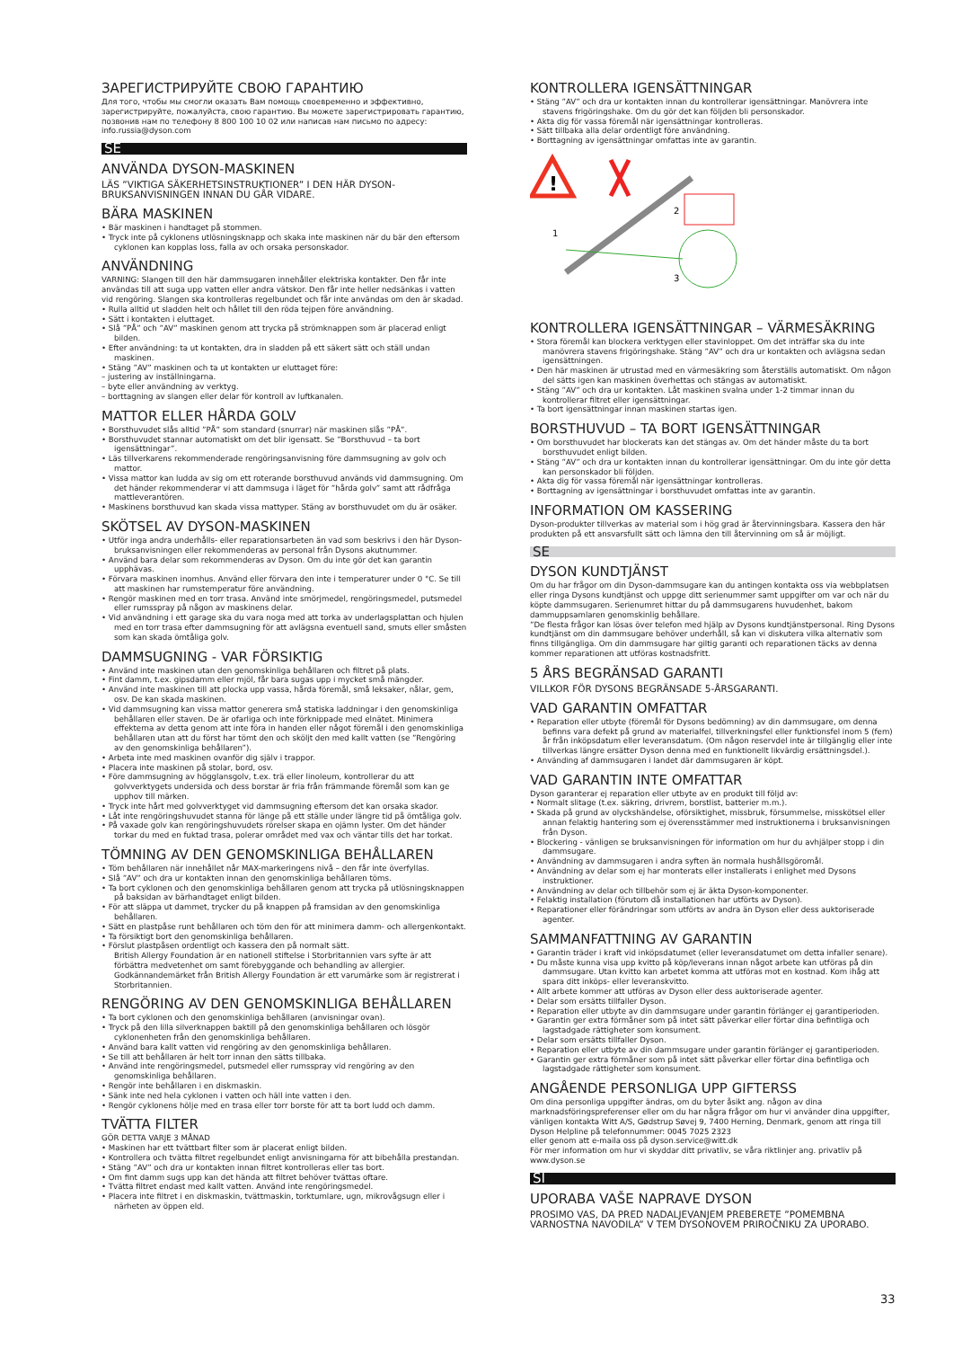ЗАРЕГИСТРИРУЙТЕ СВОЮ ГАРАНТИЮ
Для того, чтобы мы смогли оказать Вам помощь своевременно и эффективно, зарегистрируйте, пожалуйста, свою гарантию. Вы можете зарегистрировать гарантию, позвонив нам по телефону 8 800 100 10 02 или написав нам письмо по адресу: info.russia@dyson.com
SE
ANVÄNDA DYSON-MASKINEN
LÄS ”VIKTIGA SÄKERHETSINSTRUKTIONER” I DEN HÄR DYSON-BRUKSANVISNINGEN INNAN DU GÅR VIDARE.
BÄRA MASKINEN
• Bär maskinen i handtaget på stommen.
• Tryck inte på cyklonens utlösningsknapp och skaka inte maskinen när du bär den eftersom cyklonen kan kopplas loss, falla av och orsaka personskador.
ANVÄNDNING
VARNING: Slangen till den här dammsugaren innehåller elektriska kontakter. Den får inte användas till att suga upp vatten eller andra vätskor. Den får inte heller nedsänkas i vatten vid rengöring. Slangen ska kontrolleras regelbundet och får inte användas om den är skadad.
• Rulla alltid ut sladden helt och hållet till den röda tejpen före användning.
• Sätt i kontakten i eluttaget.
• Slå ”PÅ” och ”AV” maskinen genom att trycka på strömknappen som är placerad enligt bilden.
• Efter användning: ta ut kontakten, dra in sladden på ett säkert sätt och ställ undan maskinen.
• Stäng ”AV” maskinen och ta ut kontakten ur eluttaget före:
– justering av inställningarna.
– byte eller användning av verktyg.
– borttagning av slangen eller delar för kontroll av luftkanalen.
MATTOR ELLER HÅRDA GOLV
• Borsthuvudet slås alltid ”PÅ” som standard (snurrar) när maskinen slås ”PÅ”.
• Borsthuvudet stannar automatiskt om det blir igensatt. Se ”Borsthuvud – ta bort igensättningar”.
• Läs tillverkarens rekommenderade rengöringsanvisning före dammsugning av golv och mattor.
• Vissa mattor kan ludda av sig om ett roterande borsthuvud används vid dammsugning. Om det händer rekommenderar vi att dammsuga i läget för ”hårda golv” samt att rådfråga mattleverantören.
• Maskinens borsthuvud kan skada vissa mattyper. Stäng av borsthuvudet om du är osäker.
SKÖTSEL AV DYSON-MASKINEN
• Utför inga andra underhålls- eller reparationsarbeten än vad som beskrivs i den här Dyson-bruksanvisningen eller rekommenderas av personal från Dysons akutnummer.
• Använd bara delar som rekommenderas av Dyson. Om du inte gör det kan garantin upphävas.
• Förvara maskinen inomhus. Använd eller förvara den inte i temperaturer under 0 °C. Se till att maskinen har rumstemperatur före användning.
• Rengör maskinen med en torr trasa. Använd inte smörjmedel, rengöringsmedel, putsmedel eller rumsspray på någon av maskinens delar.
• Vid användning i ett garage ska du vara noga med att torka av underlagsplattan och hjulen med en torr trasa efter dammsugning för att avlägsna eventuell sand, smuts eller småsten som kan skada ömtåliga golv.
DAMMSUGNING - VAR FÖRSIKTIG
• Använd inte maskinen utan den genomskinliga behållaren och filtret på plats.
• Fint damm, t.ex. gipsdamm eller mjöl, får bara sugas upp i mycket små mängder.
• Använd inte maskinen till att plocka upp vassa, hårda föremål, små leksaker, nålar, gem, osv. De kan skada maskinen.
• Vid dammsugning kan vissa mattor generera små statiska laddningar i den genomskinliga behållaren eller staven. De är ofarliga och inte förknippade med elnätet. Minimera effekterna av detta genom att inte föra in handen eller något föremål i den genomskinliga behållaren utan att du först har tömt den och sköljt den med kallt vatten (se ”Rengöring av den genomskinliga behållaren”).
• Arbeta inte med maskinen ovanför dig själv i trappor.
• Placera inte maskinen på stolar, bord, osv.
• Före dammsugning av högglansgolv, t.ex. trä eller linoleum, kontrollerar du att golvverktygets undersida och dess borstar är fria från främmande föremål som kan ge upphov till märken.
• Tryck inte hårt med golvverktyget vid dammsugning eftersom det kan orsaka skador.
• Låt inte rengöringshuvudet stanna för länge på ett ställe under längre tid på ömtåliga golv.
• På vaxade golv kan rengöringshuvudets rörelser skapa en ojämn lyster. Om det händer torkar du med en fuktad trasa, polerar området med vax och väntar tills det har torkat.
TÖMNING AV DEN GENOMSKINLIGA BEHÅLLAREN
• Töm behållaren när innehållet når MAX-markeringens nivå – den får inte överfyllas.
• Slå ”AV” och dra ur kontakten innan den genomskinliga behållaren töms.
• Ta bort cyklonen och den genomskinliga behållaren genom att trycka på utlösningsknappen på baksidan av bärhandtaget enligt bilden.
• För att släppa ut dammet, trycker du på knappen på framsidan av den genomskinliga behållaren.
• Sätt en plastpåse runt behållaren och töm den för att minimera damm- och allergenkontakt.
• Ta försiktigt bort den genomskinliga behållaren.
• Förslut plastpåsen ordentligt och kassera den på normalt sätt.
British Allergy Foundation är en nationell stiftelse i Storbritannien vars syfte är att förbättra medvetenhet om samt förebyggande och behandling av allergier. Godkännandemärket från British Allergy Foundation är ett varumärke som är registrerat i Storbritannien.
RENGÖRING AV DEN GENOMSKINLIGA BEHÅLLAREN
• Ta bort cyklonen och den genomskinliga behållaren (anvisningar ovan).
• Tryck på den lilla silverknappen baktill på den genomskinliga behållaren och lösgör cyklonenheten från den genomskinliga behållaren.
• Använd bara kallt vatten vid rengöring av den genomskinliga behållaren.
• Se till att behållaren är helt torr innan den sätts tillbaka.
• Använd inte rengöringsmedel, putsmedel eller rumsspray vid rengöring av den genomskinliga behållaren.
• Rengör inte behållaren i en diskmaskin.
• Sänk inte ned hela cyklonen i vatten och häll inte vatten i den.
• Rengör cyklonens hölje med en trasa eller torr borste för att ta bort ludd och damm.
TVÄTTA FILTER
GÖR DETTA VARJE 3 MÅNAD
• Maskinen har ett tvättbart filter som är placerat enligt bilden.
• Kontrollera och tvätta filtret regelbundet enligt anvisningarna för att bibehålla prestandan.
• Stäng ”AV” och dra ur kontakten innan filtret kontrolleras eller tas bort.
• Om fint damm sugs upp kan det hända att filtret behöver tvättas oftare.
• Tvätta filtret endast med kallt vatten. Använd inte rengöringsmedel.
• Placera inte filtret i en diskmaskin, tvättmaskin, torktumlare, ugn, mikrovågsugn eller i närheten av öppen eld.
KONTROLLERA IGENSÄTTNINGAR
• Stäng ”AV” och dra ur kontakten innan du kontrollerar igensättningar. Manövrera inte stavens frigöringshake. Om du gör det kan följden bli personskador.
• Akta dig för vassa föremål när igensättningar kontrolleras.
• Sätt tillbaka alla delar ordentligt före användning.
• Borttagning av igensättningar omfattas inte av garantin.
!
1
2
3
KONTROLLERA IGENSÄTTNINGAR – VÄRMESÄKRING
• Stora föremål kan blockera verktygen eller stavinloppet. Om det inträffar ska du inte manövrera stavens frigöringshake. Stäng ”AV” och dra ur kontakten och avlägsna sedan igensättningen.
• Den här maskinen är utrustad med en värmesäkring som återställs automatiskt. Om någon del sätts igen kan maskinen överhettas och stängas av automatiskt.
• Stäng ”AV” och dra ur kontakten. Låt maskinen svalna under 1-2 timmar innan du kontrollerar filtret eller igensättningar.
• Ta bort igensättningar innan maskinen startas igen.
BORSTHUVUD – TA BORT IGENSÄTTNINGAR
• Om borsthuvudet har blockerats kan det stängas av. Om det händer måste du ta bort borsthuvudet enligt bilden.
• Stäng ”AV” och dra ur kontakten innan du kontrollerar igensättningar. Om du inte gör detta kan personskador bli följden.
• Akta dig för vassa föremål när igensättningar kontrolleras.
• Borttagning av igensättningar i borsthuvudet omfattas inte av garantin.
INFORMATION OM KASSERING
Dyson-produkter tillverkas av material som i hög grad är återvinningsbara. Kassera den här produkten på ett ansvarsfullt sätt och lämna den till återvinning om så är möjligt.
SE
DYSON KUNDTJÄNST
Om du har frågor om din Dyson-dammsugare kan du antingen kontakta oss via webbplatsen eller ringa Dysons kundtjänst och uppge ditt serienummer samt uppgifter om var och när du köpte dammsugaren. Serienumret hittar du på dammsugarens huvudenhet, bakom dammuppsamlaren genomskinlig behållare.
”De flesta frågor kan lösas över telefon med hjälp av Dysons kundtjänstpersonal. Ring Dysons kundtjänst om din dammsugare behöver underhåll, så kan vi diskutera vilka alternativ som finns tillgängliga. Om din dammsugare har giltig garanti och reparationen täcks av denna kommer reparationen att utföras kostnadsfritt.
5 ÅRS BEGRÄNSAD GARANTI
VILLKOR FÖR DYSONS BEGRÄNSADE 5-ÅRSGARANTI.
VAD GARANTIN OMFATTAR
• Reparation eller utbyte (föremål för Dysons bedömning) av din dammsugare, om denna befinns vara defekt på grund av materialfel, tillverkningsfel eller funktionsfel inom 5 (fem) år från inköpsdatum eller leveransdatum. (Om någon reservdel inte är tillgänglig eller inte tillverkas längre ersätter Dyson denna med en funktionellt likvärdig ersättningsdel.).
• Använding af dammsugaren i landet där dammsugaren är köpt.
VAD GARANTIN INTE OMFATTAR
Dyson garanterar ej reparation eller utbyte av en produkt till följd av:
• Normalt slitage (t.ex. säkring, drivrem, borstlist, batterier m.m.).
• Skada på grund av olyckshändelse, oförsiktighet, missbruk, försummelse, misskötsel eller annan felaktig hantering som ej överensstämmer med instruktionerna i bruksanvisningen från Dyson.
• Blockering - vänligen se bruksanvisningen för information om hur du avhjälper stopp i din dammsugare.
• Användning av dammsugaren i andra syften än normala hushållsgöromål.
• Användning av delar som ej har monterats eller installerats i enlighet med Dysons instruktioner.
• Användning av delar och tillbehör som ej är äkta Dyson-komponenter.
• Felaktig installation (förutom då installationen har utförts av Dyson).
• Reparationer eller förändringar som utförts av andra än Dyson eller dess auktoriserade agenter.
SAMMANFATTNING AV GARANTIN
• Garantin träder i kraft vid inköpsdatumet (eller leveransdatumet om detta infaller senare).
• Du måste kunna visa upp kvitto på köp/leverans innan något arbete kan utföras på din dammsugare. Utan kvitto kan arbetet komma att utföras mot en kostnad. Kom ihåg att spara ditt inköps- eller leveranskvitto.
• Allt arbete kommer att utföras av Dyson eller dess auktoriserade agenter.
• Delar som ersätts tillfaller Dyson.
• Reparation eller utbyte av din dammsugare under garantin förlänger ej garantiperioden.
• Garantin ger extra förmåner som på intet sätt påverkar eller förtar dina befintliga och lagstadgade rättigheter som konsument.
• Delar som ersätts tillfaller Dyson.
• Reparation eller utbyte av din dammsugare under garantin förlänger ej garantiperioden.
• Garantin ger extra förmåner som på intet sätt påverkar eller förtar dina befintliga och lagstadgade rättigheter som konsument.
ANGÅENDE PERSONLIGA UPP GIFTERSS
Om dina personliga uppgifter ändras, om du byter åsikt ang. någon av dina marknadsföringspreferenser eller om du har några frågor om hur vi använder dina uppgifter, vänligen kontakta Witt A/S, Gødstrup Søvej 9, 7400 Herning, Denmark, genom att ringa till Dyson Helpline på telefonnummer: 0045 7025 2323
eller genom att e-maila oss på dyson.service@witt.dk
För mer information om hur vi skyddar ditt privatliv, se våra riktlinjer ang. privatliv på www.dyson.se
SI
UPORABA VAŠE NAPRAVE DYSON
PROSIMO VAS, DA PRED NADALJEVANJEM PREBERETE ”POMEMBNA VARNOSTNA NAVODILA” V TEM DYSONOVEM PRIROČNIKU ZA UPORABO.
33